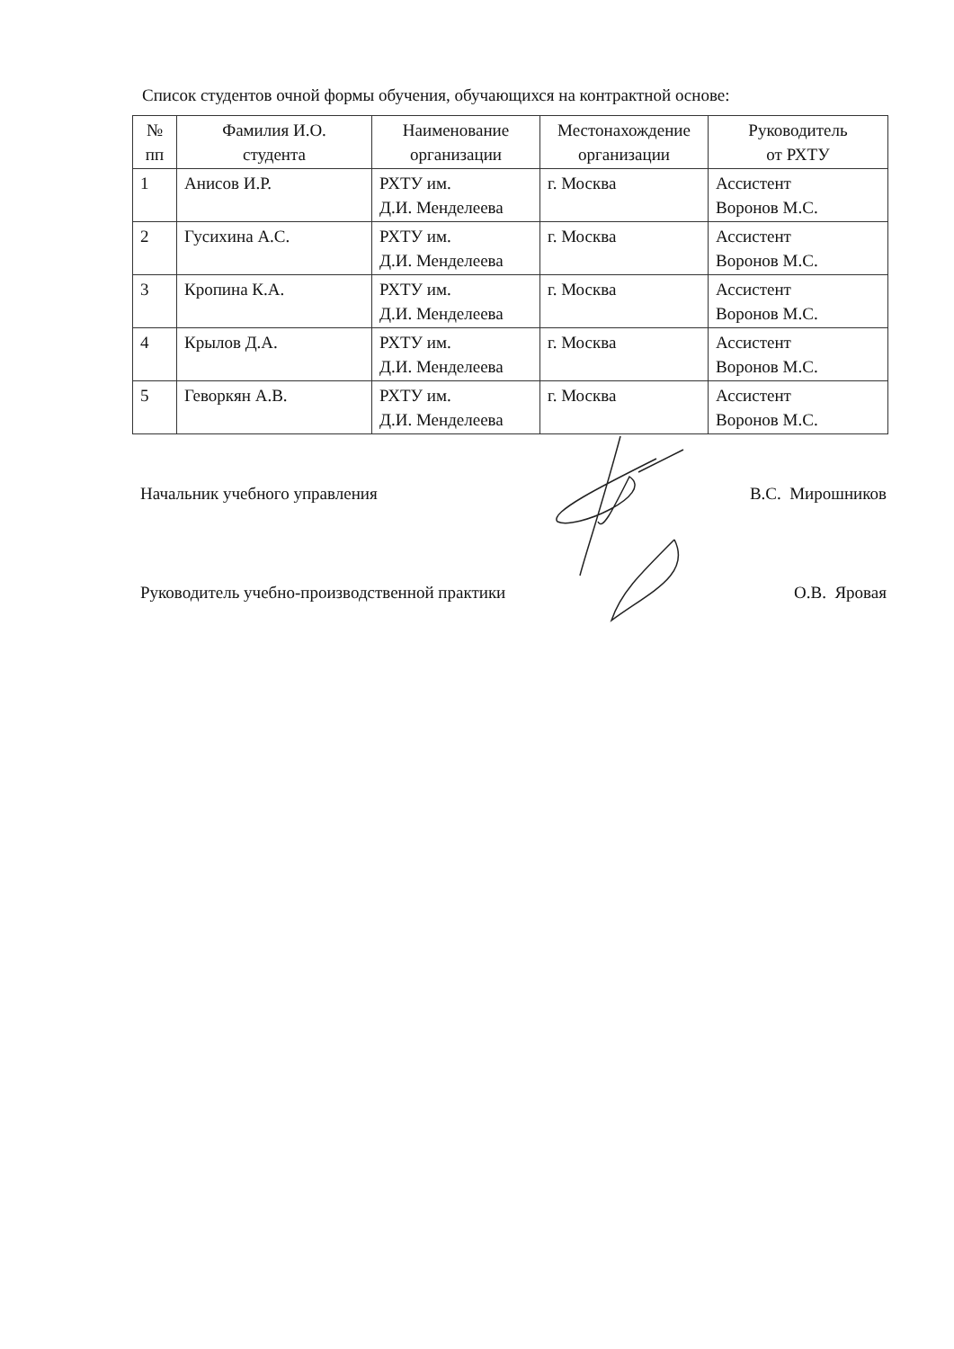Список студентов очной формы обучения, обучающихся на контрактной основе:
| № пп | Фамилия И.О. студента | Наименование организации | Местонахождение организации | Руководитель от РХТУ |
| --- | --- | --- | --- | --- |
| 1 | Анисов И.Р. | РХТУ им. Д.И. Менделеева | г. Москва | Ассистент Воронов М.С. |
| 2 | Гусихина А.С. | РХТУ им. Д.И. Менделеева | г. Москва | Ассистент Воронов М.С. |
| 3 | Кропина К.А. | РХТУ им. Д.И. Менделеева | г. Москва | Ассистент Воронов М.С. |
| 4 | Крылов Д.А. | РХТУ им. Д.И. Менделеева | г. Москва | Ассистент Воронов М.С. |
| 5 | Геворкян А.В. | РХТУ им. Д.И. Менделеева | г. Москва | Ассистент Воронов М.С. |
Начальник учебного управления В.С. Мирошников
Руководитель учебно-производственной практики О.В. Яровая